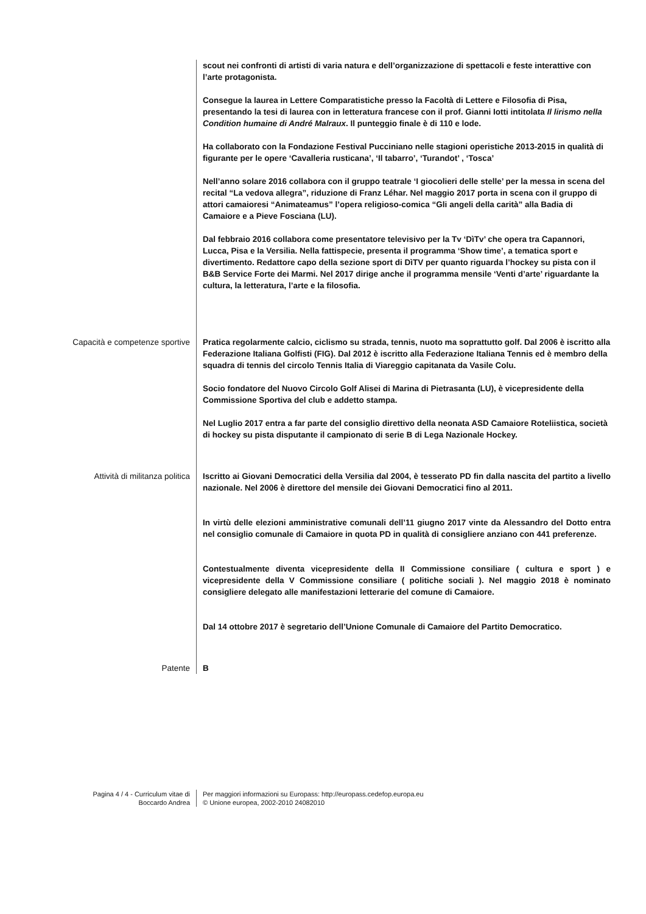scout nei confronti di artisti di varia natura e dell’organizzazione di spettacoli e feste interattive con l’arte protagonista.
Consegue la laurea in Lettere Comparatistiche presso la Facoltà di Lettere e Filosofia di Pisa, presentando la tesi di laurea con in letteratura francese con il prof. Gianni Iotti intitolata Il lirismo nella Condition humaine di André Malraux. Il punteggio finale è di 110 e lode.
Ha collaborato con la Fondazione Festival Pucciniano nelle stagioni operistiche 2013-2015 in qualità di figurante per le opere ‘Cavalleria rusticana’, ‘Il tabarro’, ‘Turandot’ , ‘Tosca’
Nell’anno solare 2016 collabora con il gruppo teatrale ‘I giocolieri delle stelle’ per la messa in scena del recital “La vedova allegra”, riduzione di Franz Léhar. Nel maggio 2017 porta in scena con il gruppo di attori camaioresi “Animateamus” l’opera religioso-comica “Gli angeli della carità” alla Badia di Camaiore e a Pieve Fosciana (LU).
Dal febbraio 2016 collabora come presentatore televisivo per la Tv ‘DìTv’ che opera tra Capannori, Lucca, Pisa e la Versilia. Nella fattispecie, presenta il programma ‘Show time’, a tematica sport e divertimento. Redattore capo della sezione sport di DìTV per quanto riguarda l’hockey su pista con il B&B Service Forte dei Marmi. Nel 2017 dirige anche il programma mensile ‘Venti d’arte’ riguardante la cultura, la letteratura, l’arte e la filosofia.
Capacità e competenze sportive
Pratica regolarmente calcio, ciclismo su strada, tennis, nuoto ma soprattutto golf. Dal 2006 è iscritto alla Federazione Italiana Golfisti (FIG). Dal 2012 è iscritto alla Federazione Italiana Tennis ed è membro della squadra di tennis del circolo Tennis Italia di Viareggio capitanata da Vasile Colu.
Socio fondatore del Nuovo Circolo Golf Alisei di Marina di Pietrasanta (LU), è vicepresidente della Commissione Sportiva del club e addetto stampa.
Nel Luglio 2017 entra a far parte del consiglio direttivo della neonata ASD Camaiore Roteliistica, società di hockey su pista disputante il campionato di serie B di Lega Nazionale Hockey.
Attività di militanza politica
Iscritto ai Giovani Democratici della Versilia dal 2004, è tesserato PD fin dalla nascita del partito a livello nazionale. Nel 2006 è direttore del mensile dei Giovani Democratici fino al 2011.
In virtù delle elezioni amministrative comunali dell’11 giugno 2017 vinte da Alessandro del Dotto entra nel consiglio comunale di Camaiore in quota PD in qualità di consigliere anziano con 441 preferenze.
Contestualmente diventa vicepresidente della II Commissione consiliare ( cultura e sport ) e vicepresidente della V Commissione consiliare ( politiche sociali ). Nel maggio 2018 è nominato consigliere delegato alle manifestazioni letterarie del comune di Camaiore.
Dal 14 ottobre 2017 è segretario dell’Unione Comunale di Camaiore del Partito Democratico.
Patente
B
Pagina 4 / 4 - Curriculum vitae di
Boccardo Andrea
Per maggiori informazioni su Europass: http://europass.cedefop.europa.eu
© Unione europea, 2002-2010 24082010